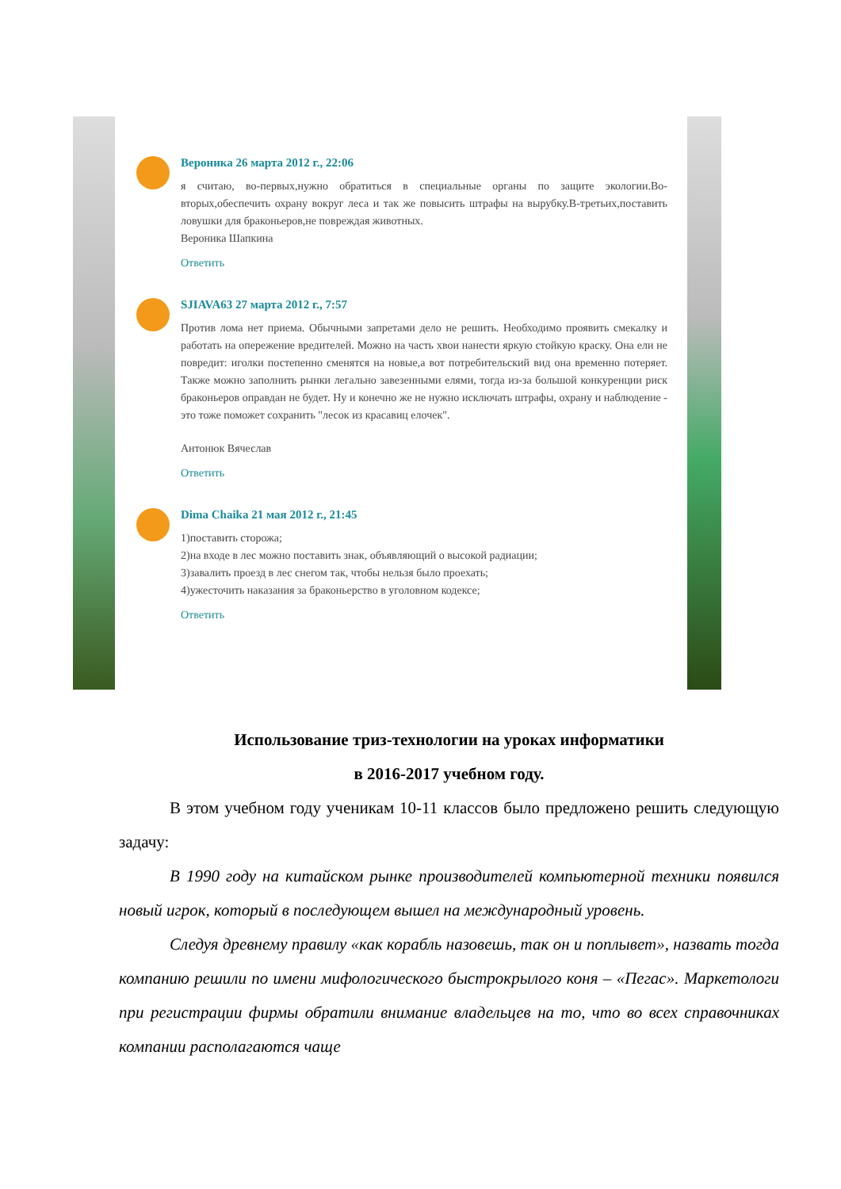Вероника 26 марта 2012 г., 22:06
я считаю, во-первых,нужно обратиться в специальные органы по защите экологии.Во-вторых,обеспечить охрану вокруг леса и так же повысить штрафы на вырубку.В-третьих,поставить ловушки для браконьеров,не повреждая животных.
Вероника Шапкина
Ответить
SJIAVA63 27 марта 2012 г., 7:57
Против лома нет приема. Обычными запретами дело не решить. Необходимо проявить смекалку и работать на опережение вредителей. Можно на часть хвои нанести яркую стойкую краску. Она ели не повредит: иголки постепенно сменятся на новые,а вот потребительский вид она временно потеряет. Также можно заполнить рынки легально завезенными елями, тогда из-за большой конкуренции риск браконьеров оправдан не будет. Ну и конечно же не нужно исключать штрафы, охрану и наблюдение - это тоже поможет сохранить "лесок из красавиц елочек".
Антонюк Вячеслав
Ответить
Dima Chaika 21 мая 2012 г., 21:45
1)поставить сторожа;
2)на входе в лес можно поставить знак, объявляющий о высокой радиации;
3)завалить проезд в лес снегом так, чтобы нельзя было проехать;
4)ужесточить наказания за браконьерство в уголовном кодексе;
Ответить
Использование триз-технологии на уроках информатики
в 2016-2017 учебном году.
В этом учебном году ученикам 10-11 классов было предложено решить следующую задачу:
В 1990 году на китайском рынке производителей компьютерной техники появился новый игрок, который в последующем вышел на международный уровень.
Следуя древнему правилу «как корабль назовешь, так он и поплывет», назвать тогда компанию решили по имени мифологического быстрокрылого коня – «Пегас». Маркетологи при регистрации фирмы обратили внимание владельцев на то, что во всех справочниках компании располагаются чаще